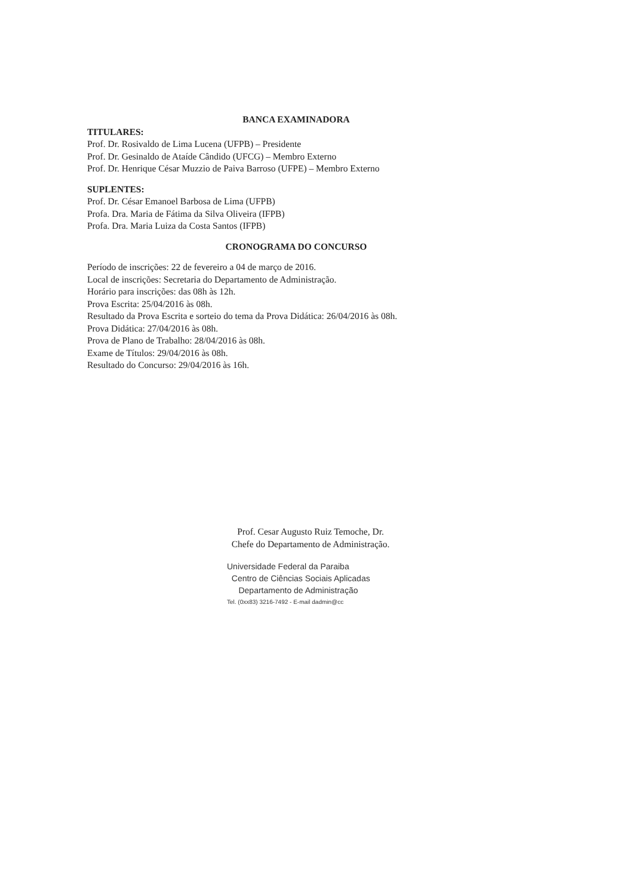BANCA EXAMINADORA
TITULARES:
Prof. Dr. Rosivaldo de Lima Lucena (UFPB) – Presidente
Prof. Dr. Gesinaldo de Ataíde Cândido (UFCG) – Membro Externo
Prof. Dr. Henrique César Muzzio de Paiva Barroso (UFPE) – Membro Externo
SUPLENTES:
Prof. Dr. César Emanoel Barbosa de Lima (UFPB)
Profa. Dra. Maria de Fátima da Silva Oliveira (IFPB)
Profa. Dra. Maria Luiza da Costa Santos (IFPB)
CRONOGRAMA DO CONCURSO
Período de inscrições: 22 de fevereiro a 04 de março de 2016.
Local de inscrições: Secretaria do Departamento de Administração.
Horário para inscrições: das 08h às 12h.
Prova Escrita: 25/04/2016 às 08h.
Resultado da Prova Escrita e sorteio do tema da Prova Didática: 26/04/2016 às 08h.
Prova Didática: 27/04/2016 às 08h.
Prova de Plano de Trabalho: 28/04/2016 às 08h.
Exame de Títulos: 29/04/2016 às 08h.
Resultado do Concurso: 29/04/2016 às 16h.
Prof. Cesar Augusto Ruiz Temoche, Dr.
Chefe do Departamento de Administração.
Universidade Federal da Paraiba
Centro de Ciências Sociais Aplicadas
Departamento de Administração
Tel. (0xx83) 3216-7492 - E-mail dadmin@cc